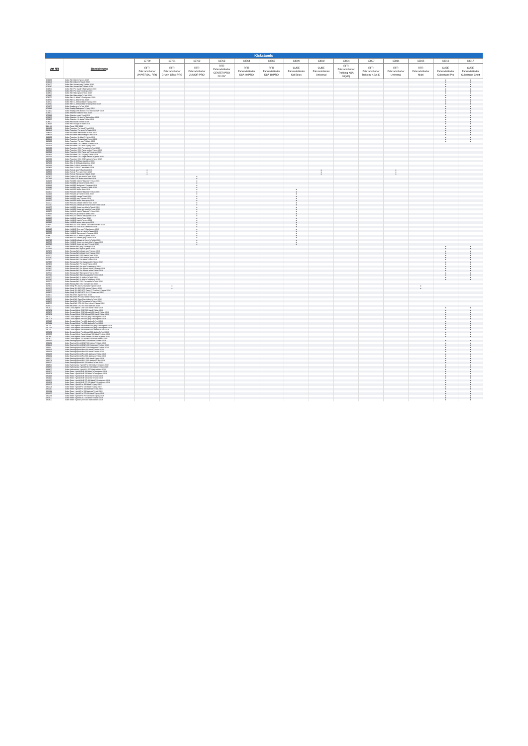Kickstands
| Art NR | Bezeichnung | 13760 | 13761 | 13762 | 13763 | 13764 | 13765 | 13800 | 13802 | 13804 | 13807 | 13814 | 13815 | 13816 | 13817 |
| --- | --- | --- | --- | --- | --- | --- | --- | --- | --- | --- | --- | --- | --- | --- | --- |
| | | RFR Fahrradständer UNIVERSAL PRO | RFR Fahrradständer CHAIN STAY PRO | RFR Fahrradständer JUNIOR PRO | RFR Fahrradständer CENTER PRO 26"-29" | RFR Fahrradständer KSA 40 PRO | RFR Fahrradständer KSA 18 PRO | CUBE Fahrradständer Kid Bikes | CUBE Fahrradständer Universal | RFR Fahrradständer Trekking KSA 18(M6) | RFR Fahrradständer Trekking KSA 40 | RFR Fahrradständer Universal | RFR Fahrradständer Multi | CUBE Fahrradständer Cubestand Pro | CUBE Fahrradständer Cubestand Cmpt |
| 101100 | Cube Aim black´n´green 2018 | | | | | | | | | | | | | x | x |
| 101110 | Cube Aim iridium´n´black 2018 | | | | | | | | | | | | | x | x |
| 101200 | Cube Aim Allroad grey´n´white 2018 | | | | | | | | | | | | | x | x |
| 101210 | Cube Aim Allroad red´n´black 2018 | | | | | | | | | | | | | x | x |
| 101300 | Cube Aim Pro black´n´flashyellow 2018 | | | | | | | | | | | | | x | x |
| 101310 | Cube Aim Pro blue´n´orange 2018 | | | | | | | | | | | | | x | x |
| 101400 | Cube Aim Race grey´n´blue 2018 | | | | | | | | | | | | | x | x |
| 101410 | Cube Aim Race white´n´red 2018 | | | | | | | | | | | | | x | x |
| 101500 | Cube Aim SL black´n´flashgreen 2018 | | | | | | | | | | | | | x | x |
| 101510 | Cube Aim SL blue´n´red 2018 | | | | | | | | | | | | | x | x |
| 101600 | Cube Aim SL Allroad black´n´grey 2018 | | | | | | | | | | | | | x | x |
| 101610 | Cube Aim SL Allroad blue´n´flashyellow 2018 | | | | | | | | | | | | | x | x |
| 102100 | Cube Analog grey´n´red 2018 | | | | | | | | | | | | | x | x |
| 102110 | Cube Analog flashgreen´n´grey 2018 | | | | | | | | | | | | | x | x |
| 102120 | Cube Analog DFB Edition "Die Mannschaft" 2018 | | | | | | | | | | | | | x | x |
| 103100 | Cube Attention black´n´blue 2018 | | | | | | | | | | | | | x | x |
| 103110 | Cube Attention grey´n´red 2018 | | | | | | | | | | | | | x | x |
| 103150 | Cube Attention SL grey´n´flashyellow 2018 | | | | | | | | | | | | | x | x |
| 103160 | Cube Attention SL aqua´n´blue 2018 | | | | | | | | | | | | | x | x |
| 104100 | Cube Acid black´n´white 2018 | | | | | | | | | | | | | x | x |
| 104110 | Cube Acid orange´n´black 2018 | | | | | | | | | | | | | x | x |
| 111100 | Cube Race ONE 2018 | | | | | | | | | | | | | x | x |
| 112100 | Cube Reaction Pro black´n´red 2018 | | | | | | | | | | | | | x | x |
| 112110 | Cube Reaction Pro green´n´black 2018 | | | | | | | | | | | | | x | x |
| 113100 | Cube Reaction Race black´n´blue 2018 | | | | | | | | | | | | | x | x |
| 113110 | Cube Reaction Race orange´n´red 2018 | | | | | | | | | | | | | x | x |
| 114100 | Cube Reaction SL black´n´white 2018 | | | | | | | | | | | | | x | x |
| 114110 | Cube Reaction SL darkblue´n´mint 2018 | | | | | | | | | | | | | x | x |
| 115100 | Cube Reaction TM grey´n´black 2018 | | | | | | | | | | | | | x | x |
| 116100 | Cube Reaction C:62 carbon´n´white 2018 | | | | | | | | | | | | | | |
| 116110 | Cube Reaction C:62 blue´n´grey 2018 | | | | | | | | | | | | | | |
| 116200 | Cube Reaction C:62 Pro carbon´n´red 2018 | | | | | | | | | | | | | | |
| 116300 | Cube Reaction C:62 Race carbon´n´grey 2018 | | | | | | | | | | | | | | |
| 116310 | Cube Reaction C:62 Race red´n´orange 2018 | | | | | | | | | | | | | | |
| 116400 | Cube Reaction C:62 SL grey´n´blue 2018 | | | | | | | | | | | | | | |
| 116500 | Cube Reaction C:62 Eagle carbon´n´green 2018 | | | | | | | | | | | | | | |
| 116600 | Cube Reaction C:62 ONE carbon´n´grey 2018 | | | | | | | | | | | | | | |
| 117100 | Cube Elite C:62 Race blackline 2018 | | | | | | | | | | | | | | |
| 117150 | Cube Elite C:62 Eagle blackline 2018 | | | | | | | | | | | | | | |
| 117200 | Cube Elite C:68 SL teamline 2018 | | | | | | | | | | | | | | |
| 117300 | Cube Elite C:68 SLT zeroblack 2018 | | | | | | | | | | | | | | |
| 118200 | Cube Nutrail grey´n´flashred 2018 | x | | | | | | | x | | | x | | | |
| 118300 | Cube Nutrail Pro raw´n´mint 2018 | x | | | | | | | x | | | x | | | |
| 118400 | Cube Nutrail Race grey´n´black 2018 | x | | | | | | | x | | | x | | | |
| 120100 | Cube Cubie 120 girl white´n´pink 2018 | | | x | | | | | | | | | | | |
| 120110 | Cube Cubie 120 action team blue 2018 | | | x | | | | | | | | | | | |
| 121100 | Cube Kid 160 black´n´flashred´n´blue 2018 | | | x | | | | | | | | | | | |
| 121110 | Cube Kid 160 girl berry´n´pink 2018 | | | x | | | | | | | | | | | |
| 121120 | Cube Kid 160 flashgreen´n´orange 2018 | | | x | | | | | | | | | | | |
| 121130 | Cube Kid 160 grey´n´green´n´blue 2018 | | | x | | | | | | | | | | | |
| 122050 | Cube Kid 200 action team 2018 | | | x | | | | x | | | | | | | |
| 122100 | Cube Kid 200 black´n´flashred´n´blue 2018 | | | x | | | | x | | | | | | | |
| 122110 | Cube Kid 200 girl white´n´pink 2018 | | | x | | | | x | | | | | | | |
| 122120 | Cube Kid 200 orange´n´red 2018 | | | x | | | | x | | | | | | | |
| 122130 | Cube Kid 200 grey´n´green 2018 | | | x | | | | x | | | | | | | |
| 122150 | Cube Kid 200 action team grey 2018 | | | x | | | | x | | | | | | | |
| 122200 | Cube Kid 200 Allroad black´n´blue 2018 | | | x | | | | x | | | | | | | |
| 122210 | Cube Kid 200 Allroad girl berry´n´pink´n´lime 2018 | | | x | | | | x | | | | | | | |
| 122300 | Cube Kid 200 Street boy blue´n´black 2018 | | | x | | | | x | | | | | | | |
| 122310 | Cube Kid 200 Street girl purple´n´rose 2018 | | | x | | | | x | | | | | | | |
| 123100 | Cube Kid 240 black´n´flashred´n´blue 2018 | | | x | | | | x | | | | | | | |
| 123110 | Cube Kid 240 girl berry´n´white 2018 | | | x | | | | x | | | | | | | |
| 123120 | Cube Kid 240 black´n´flashyellow 2018 | | | x | | | | x | | | | | | | |
| 123130 | Cube Kid 240 black´n´blue 2018 | | | x | | | | x | | | | | | | |
| 123135 | Cube Kid 240 black´n´green 2018 | | | x | | | | x | | | | | | | |
| 123140 | Cube Kid 240 action team grey 2018 | | | x | | | | x | | | | | | | |
| 123150 | Cube Kid 240 DFB Edition "Die Mannschaft" 2018 | | | x | | | | x | | | | | | | |
| 123200 | Cube Kid 240 Disc blue´n´flashred 2018 | | | x | | | | x | | | | | | | |
| 123210 | Cube Kid 240 Disc grey´n´flashgreen 2018 | | | x | | | | x | | | | | | | |
| 123220 | Cube Kid 240 Disc girl white´n´aqua 2018 | | | x | | | | x | | | | | | | |
| 123300 | Cube Kid 240 Race green´n´orange 2018 | | | x | | | | x | | | | | | | |
| 123400 | Cube Kid 240 SL black´n´green 2018 | | | x | | | | x | | | | | | | |
| 123500 | Cube Kid 240 Allroad grey´n´blue 2018 | | | x | | | | x | | | | | | | |
| 123510 | Cube Kid 240 Allroad girl berry´n´white 2018 | | | x | | | | x | | | | | | | |
| 123600 | Cube Kid 240 Street boy dark blue´n´aqua 2018 | | | x | | | | x | | | | | | | |
| 123610 | Cube Kid 240 Street girl grey´n´coral 2018 | | | x | | | | x | | | | | | | |
| 125100 | Cube Access WS grey´n´orange 2018 | | | | | | | | | | | | | x | x |
| 125110 | Cube Access WS aqua´n´green 2018 | | | | | | | | | | | | | x | x |
| 125150 | Cube Access WS Allroad grey´n´green 2018 | | | | | | | | | | | | | x | x |
| 125160 | Cube Access WS Allroad blue´n´aqua 2018 | | | | | | | | | | | | | x | x |
| 125200 | Cube Access WS EAZ black´n´mint 2018 | | | | | | | | | | | | | x | x |
| 125210 | Cube Access WS EAZ white´n´green 2018 | | | | | | | | | | | | | x | x |
| 125300 | Cube Access WS Exc black´n´blue 2018 | | | | | | | | | | | | | x | x |
| 125310 | Cube Access WS Exc hazypurple´n´berry 2018 | | | | | | | | | | | | | x | x |
| 125400 | Cube Access WS Pro black´n´grey 2018 | | | | | | | | | | | | | x | x |
| 125410 | Cube Access WS Pro mint´n´raspberry 2018 | | | | | | | | | | | | | x | x |
| 125450 | Cube Access WS Pro Allroad black´n´orange 2018 | | | | | | | | | | | | | x | x |
| 125460 | Cube Access WS Pro Allroad white´n´blue 2018 | | | | | | | | | | | | | x | x |
| 125500 | Cube Access WS Race grey´n´berry 2018 | | | | | | | | | | | | | x | x |
| 125510 | Cube Access WS Race hazypurple´n´mint 2018 | | | | | | | | | | | | | x | x |
| 125600 | Cube Access WS SL iridium´n´gold 2018 | | | | | | | | | | | | | x | x |
| 125610 | Cube Access WS SL blue´n´raspberry 2018 | | | | | | | | | | | | | x | x |
| 126200 | Cube Access WS C:62 Pro carbon´n´mint 2018 | | | | | | | | | | | | | | |
| 126300 | Cube Access WS C:62 SL team ws 2018 | | | | | | | | | | | | | | |
| 127100 | Cube Sting WS 120 turkishlake´n´green 2018 | | x | | | | | | | | | | x | | |
| 127200 | Cube Sting WS 120 PRO iridium´n´berry 2018 | | x | | | | | | | | | | x | | |
| 128300 | Cube Sting WS 140 HPC Race 27.5 carbon´n´aqua 2018 | | | | | | | | | | | | | | |
| 128400 | Cube Sting WS 140 HPC SL 27.5 team ws 2018 | | | | | | | | | | | | | | |
| 129100 | Cube Axial WS aqua´n´blue 2018 | | | | | | | | | | | | | | |
| 129200 | Cube Axial WS Pro Disc white´n´berry 2018 | | | | | | | | | | | | | | |
| 129300 | Cube Axial WS Race Disc iridium´n´mint 2018 | | | | | | | | | | | | | | |
| 129400 | Cube Axial WS GTC Pro carbon´n´berry 2018 | | | | | | | | | | | | | | |
| 129500 | Cube Axial WS GTC SL Disc iridium´n´aqua 2018 | | | | | | | | | | | | | | |
| 129600 | Cube Axial WS C:62 SL Disc team ws 2018 | | | | | | | | | | | | | | |
| 130100 | Cube Cross Hybrid ONE 400 black´n´blue 2018 | | | | | | | | | | | | | x | x |
| 130101 | Cube Cross Hybrid ONE 500 black´n´blue 2018 | | | | | | | | | | | | | x | x |
| 130150 | Cube Cross Hybrid ONE Allroad 400 black´n´blue 2018 | | | | | | | | | | | | | x | x |
| 130151 | Cube Cross Hybrid ONE Allroad 500 black´n´blue 2018 | | | | | | | | | | | | | x | x |
| 130200 | Cube Cross Hybrid Pro 400 grey´n´flashgreen 2018 | | | | | | | | | | | | | x | x |
| 130201 | Cube Cross Hybrid Pro 500 grey´n´flashgreen 2018 | | | | | | | | | | | | | x | x |
| 130210 | Cube Cross Hybrid Pro 400 darkred´n´red 2018 | | | | | | | | | | | | | x | x |
| 130211 | Cube Cross Hybrid Pro 500 darkred´n´red 2018 | | | | | | | | | | | | | x | x |
| 130250 | Cube Cross Hybrid Pro Allroad 400 grey´n´flashgreen 2018 | | | | | | | | | | | | | x | x |
| 130251 | Cube Cross Hybrid Pro Allroad 500 grey´n´flashgreen 2018 | | | | | | | | | | | | | x | x |
| 130260 | Cube Cross Hybrid Pro Allroad 400 darkred´n´red 2018 | | | | | | | | | | | | | x | x |
| 130261 | Cube Cross Hybrid Pro Allroad 500 darkred´n´red 2018 | | | | | | | | | | | | | x | x |
| 130300 | Cube Cross Hybrid Race Allroad 500 black´n´white 2018 | | | | | | | | | | | | | x | x |
| 130310 | Cube Cross Hybrid Race Allroad 500 blue´n´green 2018 | | | | | | | | | | | | | x | x |
| 130400 | Cube Cross Hybrid SL Allroad 500 black edition 2018 | | | | | | | | | | | | | | |
| 131100 | Cube Touring Hybrid ONE 400 iridium´n´black 2018 | | | | | | | | | | | | | x | x |
| 131101 | Cube Touring Hybrid ONE 500 iridium´n´black 2018 | | | | | | | | | | | | | x | x |
| 131110 | Cube Touring Hybrid ONE 400 frostgreen´n´silver 2018 | | | | | | | | | | | | | x | x |
| 131111 | Cube Touring Hybrid ONE 500 frostgreen´n´silver 2018 | | | | | | | | | | | | | x | x |
| 131150 | Cube Touring Hybrid Pro 400 black´n´white 2018 | | | | | | | | | | | | | x | x |
| 131151 | Cube Touring Hybrid Pro 500 black´n´white 2018 | | | | | | | | | | | | | x | x |
| 131160 | Cube Touring Hybrid Pro 400 darknavy´n´blue 2018 | | | | | | | | | | | | | x | x |
| 131161 | Cube Touring Hybrid Pro 500 darknavy´n´blue 2018 | | | | | | | | | | | | | x | x |
| 131200 | Cube Touring Hybrid EXC 500 black´n´grey 2018 | | | | | | | | | | | | | x | x |
| 131201 | Cube Touring Hybrid EXC 500 darkred´n´red 2018 | | | | | | | | | | | | | x | x |
| 131250 | Cube Touring Hybrid SL 500 iridium´n´red 2018 | | | | | | | | | | | | | x | x |
| 131300 | Cube Kathmandu Hybrid Pro 500 iridium´n´green 2018 | | | | | | | | | | | | | x | x |
| 131350 | Cube Kathmandu Hybrid EXC 500 iridium´n´blue 2018 | | | | | | | | | | | | | x | x |
| 131400 | Cube Kathmandu Hybrid SL 500 black edition 2018 | | | | | | | | | | | | | x | x |
| 132100 | Cube Town Hybrid ONE 400 black´n´frostgreen 2018 | | | | | | | | | | | | | x | x |
| 132101 | Cube Town Hybrid ONE 500 black´n´frostgreen 2018 | | | | | | | | | | | | | x | x |
| 132110 | Cube Town Hybrid ONE 400 white´n´silver 2018 | | | | | | | | | | | | | x | x |
| 132111 | Cube Town Hybrid ONE 500 white´n´silver 2018 | | | | | | | | | | | | | x | x |
| 132150 | Cube Town Hybrid ONE RT 400 black´n´frostgreen 2018 | | | | | | | | | | | | | x | x |
| 132151 | Cube Town Hybrid ONE RT 500 black´n´frostgreen 2018 | | | | | | | | | | | | | x | x |
| 132200 | Cube Town Hybrid Pro 400 black´n´grey 2018 | | | | | | | | | | | | | x | x |
| 132201 | Cube Town Hybrid Pro 500 black´n´grey 2018 | | | | | | | | | | | | | x | x |
| 132210 | Cube Town Hybrid Pro 400 darkred´n´red 2018 | | | | | | | | | | | | | x | x |
| 132211 | Cube Town Hybrid Pro 500 darkred´n´red 2018 | | | | | | | | | | | | | x | x |
| 132250 | Cube Town Hybrid Pro RT 400 black´n´grey 2018 | | | | | | | | | | | | | x | x |
| 132251 | Cube Town Hybrid Pro RT 500 black´n´grey 2018 | | | | | | | | | | | | | x | x |
| 132300 | Cube Town Hybrid EXC 500 silver´n´white 2018 | | | | | | | | | | | | | x | x |
| 132400 | Cube Town Hybrid Sport 400 black edition 2018 | | | | | | | | | | | | | x | x |